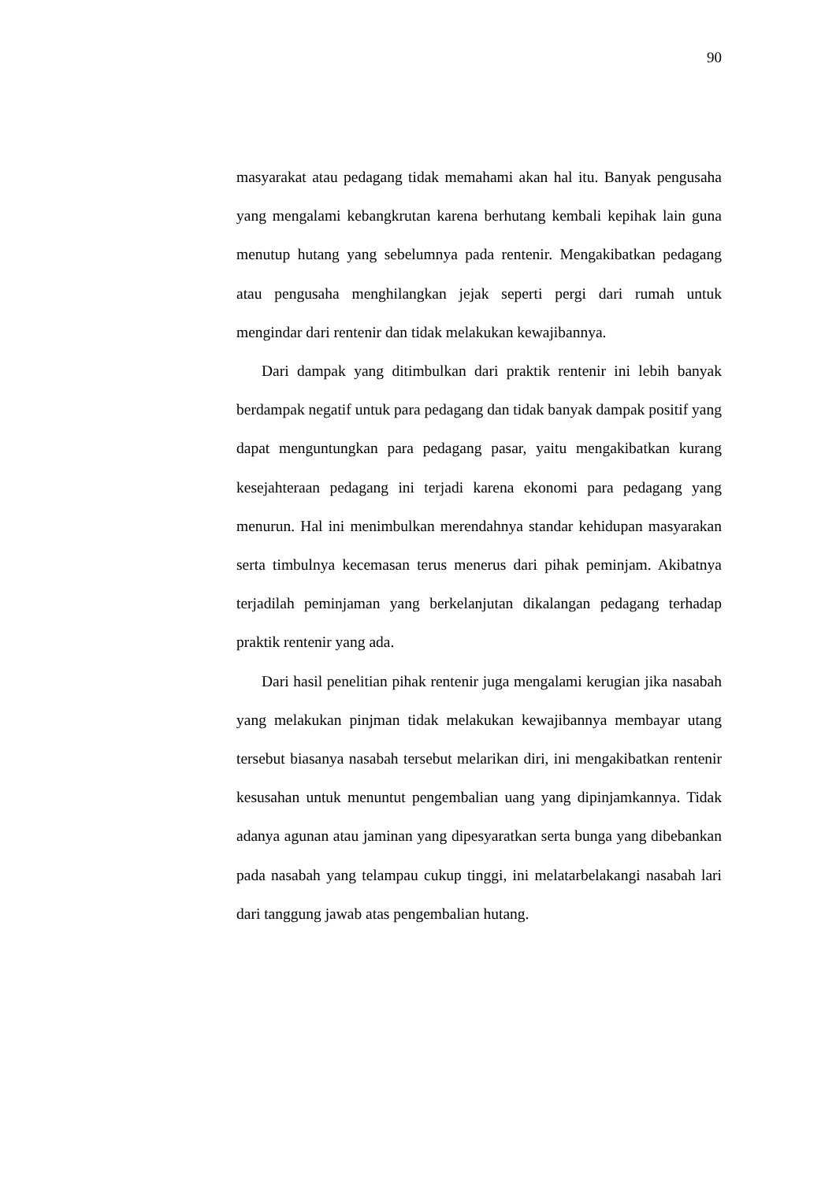90
masyarakat atau pedagang tidak memahami akan hal itu. Banyak pengusaha yang mengalami kebangkrutan karena berhutang kembali kepihak lain guna menutup hutang yang sebelumnya pada rentenir. Mengakibatkan pedagang atau pengusaha menghilangkan jejak seperti pergi dari rumah untuk mengindar dari rentenir dan tidak melakukan kewajibannya.
Dari dampak yang ditimbulkan dari praktik rentenir ini lebih banyak berdampak negatif untuk para pedagang dan tidak banyak dampak positif yang dapat menguntungkan para pedagang pasar, yaitu mengakibatkan kurang kesejahteraan pedagang ini terjadi karena ekonomi para pedagang yang menurun. Hal ini menimbulkan merendahnya standar kehidupan masyarakan serta timbulnya kecemasan terus menerus dari pihak peminjam. Akibatnya terjadilah peminjaman yang berkelanjutan dikalangan pedagang terhadap praktik rentenir yang ada.
Dari hasil penelitian pihak rentenir juga mengalami kerugian jika nasabah yang melakukan pinjman tidak melakukan kewajibannya membayar utang tersebut biasanya nasabah tersebut melarikan diri, ini mengakibatkan rentenir kesusahan untuk menuntut pengembalian uang yang dipinjamkannya. Tidak adanya agunan atau jaminan yang dipesyaratkan serta bunga yang dibebankan pada nasabah yang telampau cukup tinggi, ini melatarbelakangi nasabah lari dari tanggung jawab atas pengembalian hutang.